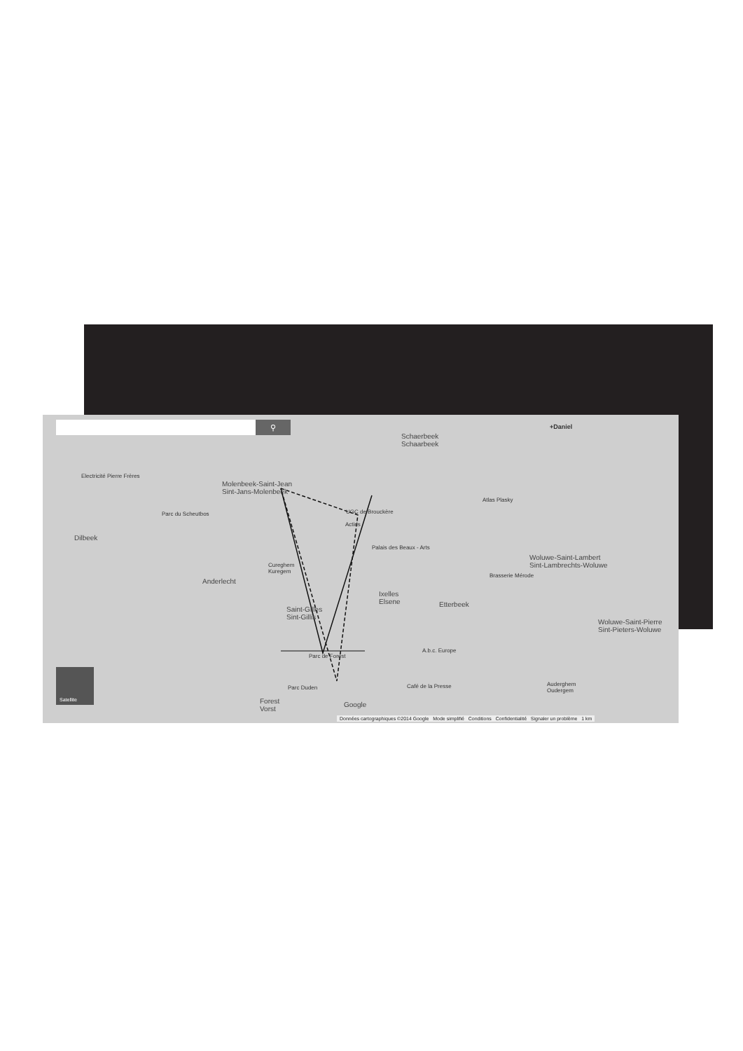⚲ +Daniel
Molenbeek-Saint-Jean
Sint-Jans-Molenbeek
Schaerbeek
Schaarbeek
Electricité Pierre Frères
Parc du Scheutbos UGC de Brouckère
Actiris
Palais des Beaux - Arts
Atlas Plasky
Dilbeek
Anderlecht
Cureghem
Kuregem
Brasserie Mérode
Woluwe-Saint-Lambert
Sint-Lambrechts-Woluwe
Ixelles
Elsene
Etterbeek
Saint-Gilles
Sint-Gillis
Woluwe-Saint-Pierre
Sint-Pieters-Woluwe
A.b.c. Europe
Parc de Forest
Parc Duden
Forest
Vorst
Café de la Presse
Auderghem
Oudergem
Google
Satellite
Données cartographiques ©2014 Google Mode simplifié Conditions Confidentialité Signaler un problème 1 km